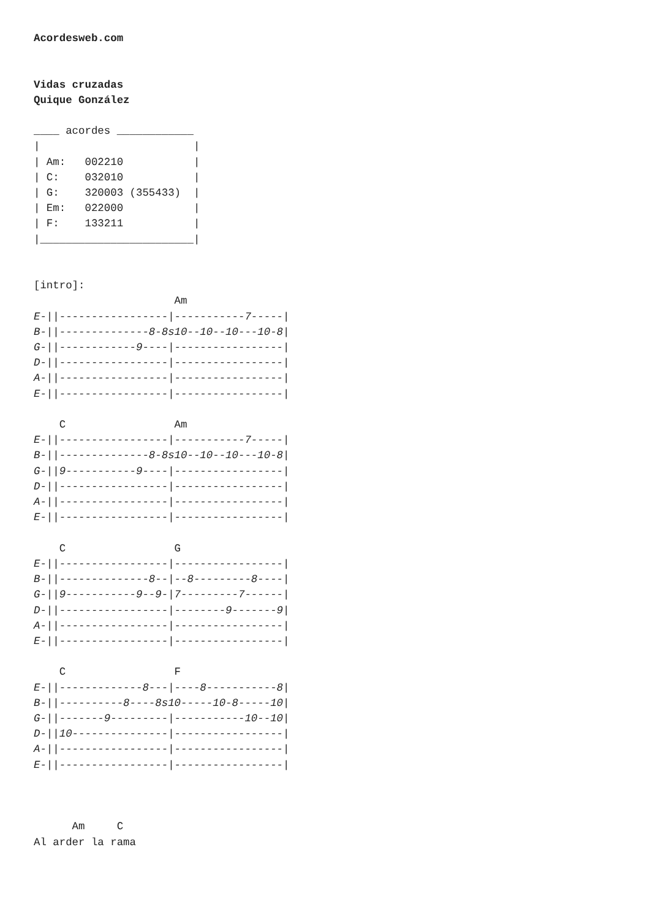Acordesweb.com


Vidas cruzadas
Quique González

____ acordes ____________
|                        |
| Am:   002210           |
| C:    032010           |
| G:    320003 (355433)  |
| Em:   022000           |
| F:    133211           |
|________________________|


[intro]:
                      Am
E-||-----------------|-----------7-----|
B-||--------------8-8s10--10--10---10-8|
G-||------------9----|-----------------|
D-||-----------------|-----------------|
A-||-----------------|-----------------|
E-||-----------------|-----------------|

    C                 Am
E-||-----------------|-----------7-----|
B-||--------------8-8s10--10--10---10-8|
G-||9-----------9----|-----------------|
D-||-----------------|-----------------|
A-||-----------------|-----------------|
E-||-----------------|-----------------|

    C                 G
E-||-----------------|-----------------|
B-||--------------8--|--8---------8----|
G-||9-----------9--9-|7---------7------|
D-||-----------------|--------9-------9|
A-||-----------------|-----------------|
E-||-----------------|-----------------|

    C                 F
E-||-------------8---|----8-----------8|
B-||----------8----8s10-----10-8-----10|
G-||-------9---------|-----------10--10|
D-||10---------------|-----------------|
A-||-----------------|-----------------|
E-||-----------------|-----------------|



      Am     C
Al arder la rama